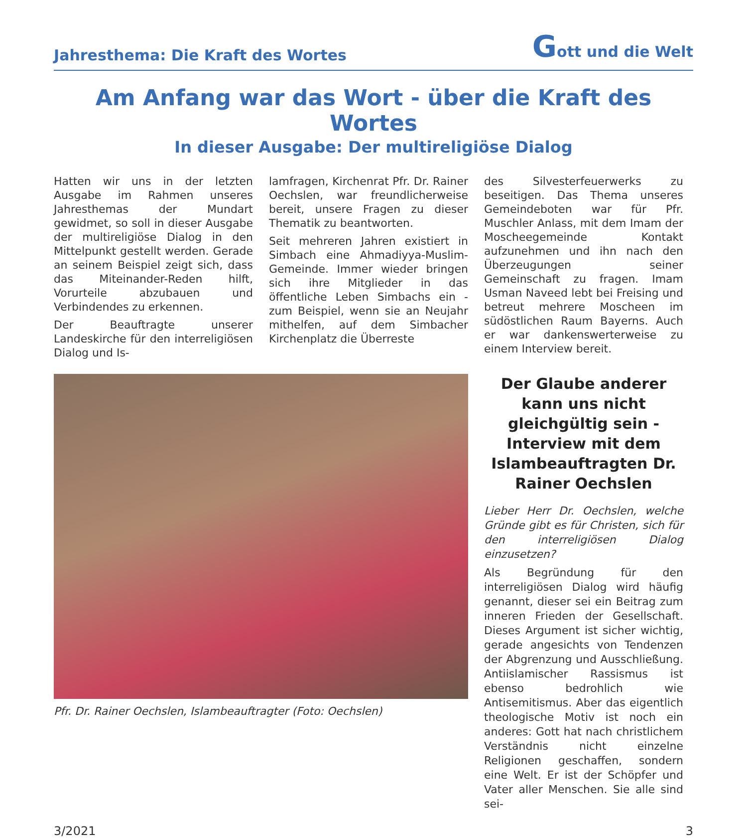Jahresthema: Die Kraft des Wortes Gott und die Welt
Am Anfang war das Wort - über die Kraft des Wortes
In dieser Ausgabe: Der multireligiöse Dialog
Hatten wir uns in der letzten Ausgabe im Rahmen unseres Jahresthemas der Mundart gewidmet, so soll in dieser Ausgabe der multireligiöse Dialog in den Mittelpunkt gestellt werden. Gerade an seinem Beispiel zeigt sich, dass das Miteinander-Reden hilft, Vorurteile abzubauen und Verbindendes zu erkennen.
Der Beauftragte unserer Landeskirche für den interreligiösen Dialog und Is-
lamfragen, Kirchenrat Pfr. Dr. Rainer Oechslen, war freundlicherweise bereit, unsere Fragen zu dieser Thematik zu beantworten.
Seit mehreren Jahren existiert in Simbach eine Ahmadiyya-Muslim-Gemeinde. Immer wieder bringen sich ihre Mitglieder in das öffentliche Leben Simbachs ein - zum Beispiel, wenn sie an Neujahr mithelfen, auf dem Simbacher Kirchenplatz die Überreste
des Silvesterfeuerwerks zu beseitigen. Das Thema unseres Gemeindeboten war für Pfr. Muschler Anlass, mit dem Imam der Moscheegemeinde Kontakt aufzunehmen und ihn nach den Überzeugungen seiner Gemeinschaft zu fragen. Imam Usman Naveed lebt bei Freising und betreut mehrere Moscheen im südöstlichen Raum Bayerns. Auch er war dankenswerterweise zu einem Interview bereit.
Pfr. Dr. Rainer Oechslen, Islambeauftragter (Foto: Oechslen)
Der Glaube anderer kann uns nicht gleichgültig sein - Interview mit dem Islambeauftragten Dr. Rainer Oechslen
Lieber Herr Dr. Oechslen, welche Gründe gibt es für Christen, sich für den interreligiösen Dialog einzusetzen?
Als Begründung für den interreligiösen Dialog wird häufig genannt, dieser sei ein Beitrag zum inneren Frieden der Gesellschaft. Dieses Argument ist sicher wichtig, gerade angesichts von Tendenzen der Abgrenzung und Ausschließung. Antiislamischer Rassismus ist ebenso bedrohlich wie Antisemitismus. Aber das eigentlich theologische Motiv ist noch ein anderes: Gott hat nach christlichem Verständnis nicht einzelne Religionen geschaffen, sondern eine Welt. Er ist der Schöpfer und Vater aller Menschen. Sie alle sind sei-
3/2021 3